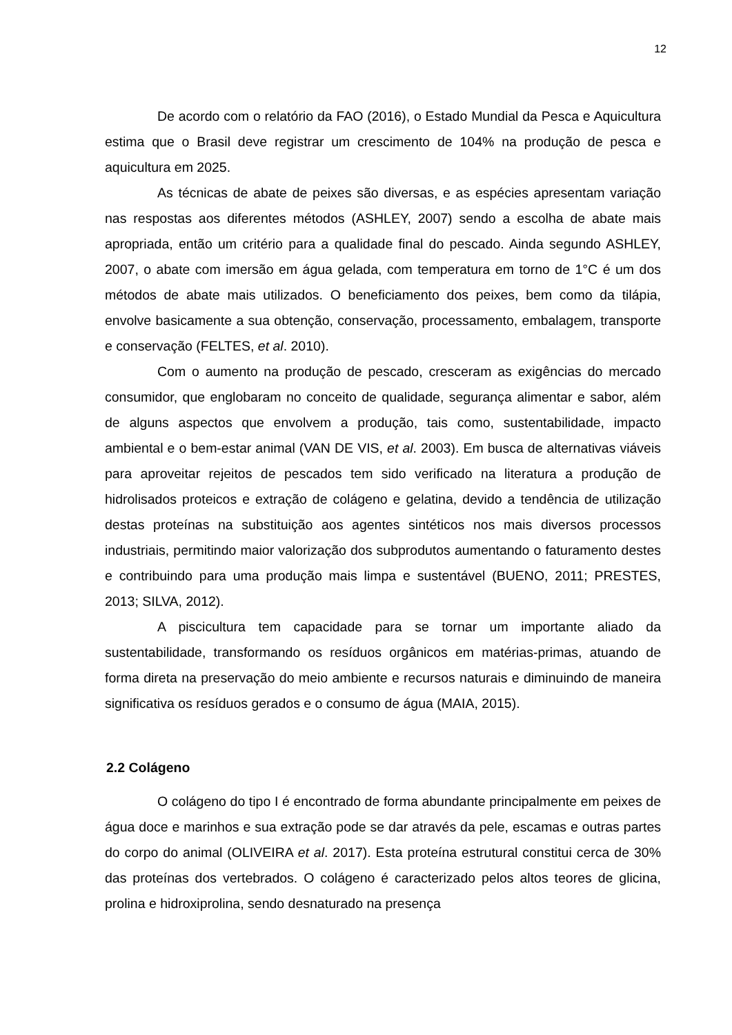12
De acordo com o relatório da FAO (2016), o Estado Mundial da Pesca e Aquicultura estima que o Brasil deve registrar um crescimento de 104% na produção de pesca e aquicultura em 2025.
As técnicas de abate de peixes são diversas, e as espécies apresentam variação nas respostas aos diferentes métodos (ASHLEY, 2007) sendo a escolha de abate mais apropriada, então um critério para a qualidade final do pescado. Ainda segundo ASHLEY, 2007, o abate com imersão em água gelada, com temperatura em torno de 1°C é um dos métodos de abate mais utilizados. O beneficiamento dos peixes, bem como da tilápia, envolve basicamente a sua obtenção, conservação, processamento, embalagem, transporte e conservação (FELTES, et al. 2010).
Com o aumento na produção de pescado, cresceram as exigências do mercado consumidor, que englobaram no conceito de qualidade, segurança alimentar e sabor, além de alguns aspectos que envolvem a produção, tais como, sustentabilidade, impacto ambiental e o bem-estar animal (VAN DE VIS, et al. 2003). Em busca de alternativas viáveis para aproveitar rejeitos de pescados tem sido verificado na literatura a produção de hidrolisados proteicos e extração de colágeno e gelatina, devido a tendência de utilização destas proteínas na substituição aos agentes sintéticos nos mais diversos processos industriais, permitindo maior valorização dos subprodutos aumentando o faturamento destes e contribuindo para uma produção mais limpa e sustentável (BUENO, 2011; PRESTES, 2013; SILVA, 2012).
A piscicultura tem capacidade para se tornar um importante aliado da sustentabilidade, transformando os resíduos orgânicos em matérias-primas, atuando de forma direta na preservação do meio ambiente e recursos naturais e diminuindo de maneira significativa os resíduos gerados e o consumo de água (MAIA, 2015).
2.2 Colágeno
O colágeno do tipo I é encontrado de forma abundante principalmente em peixes de água doce e marinhos e sua extração pode se dar através da pele, escamas e outras partes do corpo do animal (OLIVEIRA et al. 2017). Esta proteína estrutural constitui cerca de 30% das proteínas dos vertebrados. O colágeno é caracterizado pelos altos teores de glicina, prolina e hidroxiprolina, sendo desnaturado na presença